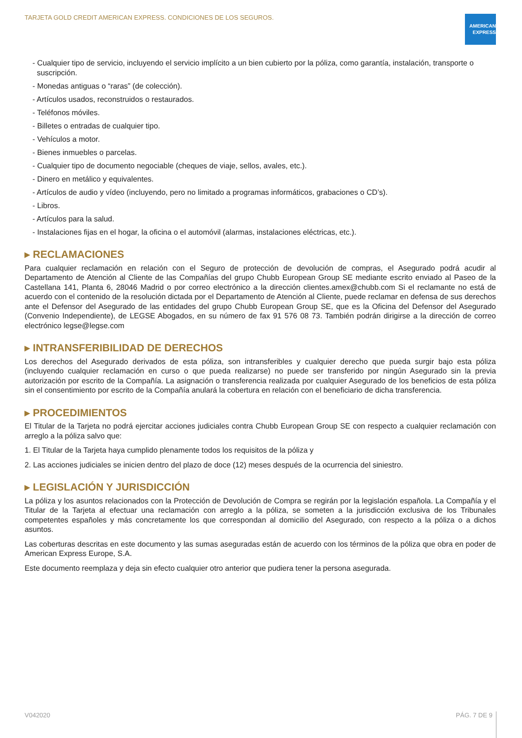TARJETA GOLD CREDIT AMERICAN EXPRESS. CONDICIONES DE LOS SEGUROS.
AMERICAN
EXPRESS
- Cualquier tipo de servicio, incluyendo el servicio implícito a un bien cubierto por la póliza, como garantía, instalación, transporte o suscripción.
- Monedas antiguas o “raras” (de colección).
- Artículos usados, reconstruidos o restaurados.
- Teléfonos móviles.
- Billetes o entradas de cualquier tipo.
- Vehículos a motor.
- Bienes inmuebles o parcelas.
- Cualquier tipo de documento negociable (cheques de viaje, sellos, avales, etc.).
- Dinero en metálico y equivalentes.
- Artículos de audio y vídeo (incluyendo, pero no limitado a programas informáticos, grabaciones o CD’s).
- Libros.
- Artículos para la salud.
- Instalaciones fijas en el hogar, la oficina o el automóvil (alarmas, instalaciones eléctricas, etc.).
▸ RECLAMACIONES
Para cualquier reclamación en relación con el Seguro de protección de devolución de compras, el Asegurado podrá acudir al Departamento de Atención al Cliente de las Compañías del grupo Chubb European Group SE mediante escrito enviado al Paseo de la Castellana 141, Planta 6, 28046 Madrid o por correo electrónico a la dirección clientes.amex@chubb.com Si el reclamante no está de acuerdo con el contenido de la resolución dictada por el Departamento de Atención al Cliente, puede reclamar en defensa de sus derechos ante el Defensor del Asegurado de las entidades del grupo Chubb European Group SE, que es la Oficina del Defensor del Asegurado (Convenio Independiente), de LEGSE Abogados, en su número de fax 91 576 08 73. También podrán dirigirse a la dirección de correo electrónico legse@legse.com
▸ INTRANSFERIBILIDAD DE DERECHOS
Los derechos del Asegurado derivados de esta póliza, son intransferibles y cualquier derecho que pueda surgir bajo esta póliza (incluyendo cualquier reclamación en curso o que pueda realizarse) no puede ser transferido por ningún Asegurado sin la previa autorización por escrito de la Compañía. La asignación o transferencia realizada por cualquier Asegurado de los beneficios de esta póliza sin el consentimiento por escrito de la Compañía anulará la cobertura en relación con el beneficiario de dicha transferencia.
▸ PROCEDIMIENTOS
El Titular de la Tarjeta no podrá ejercitar acciones judiciales contra Chubb European Group SE con respecto a cualquier reclamación con arreglo a la póliza salvo que:
1. El Titular de la Tarjeta haya cumplido plenamente todos los requisitos de la póliza y
2. Las acciones judiciales se inicien dentro del plazo de doce (12) meses después de la ocurrencia del siniestro.
▸ LEGISLACIÓN Y JURISDICCIÓN
La póliza y los asuntos relacionados con la Protección de Devolución de Compra se regirán por la legislación española. La Compañía y el Titular de la Tarjeta al efectuar una reclamación con arreglo a la póliza, se someten a la jurisdicción exclusiva de los Tribunales competentes españoles y más concretamente los que correspondan al domicilio del Asegurado, con respecto a la póliza o a dichos asuntos.
Las coberturas descritas en este documento y las sumas aseguradas están de acuerdo con los términos de la póliza que obra en poder de American Express Europe, S.A.
Este documento reemplaza y deja sin efecto cualquier otro anterior que pudiera tener la persona asegurada.
V042020 PÁG. 7 DE 9